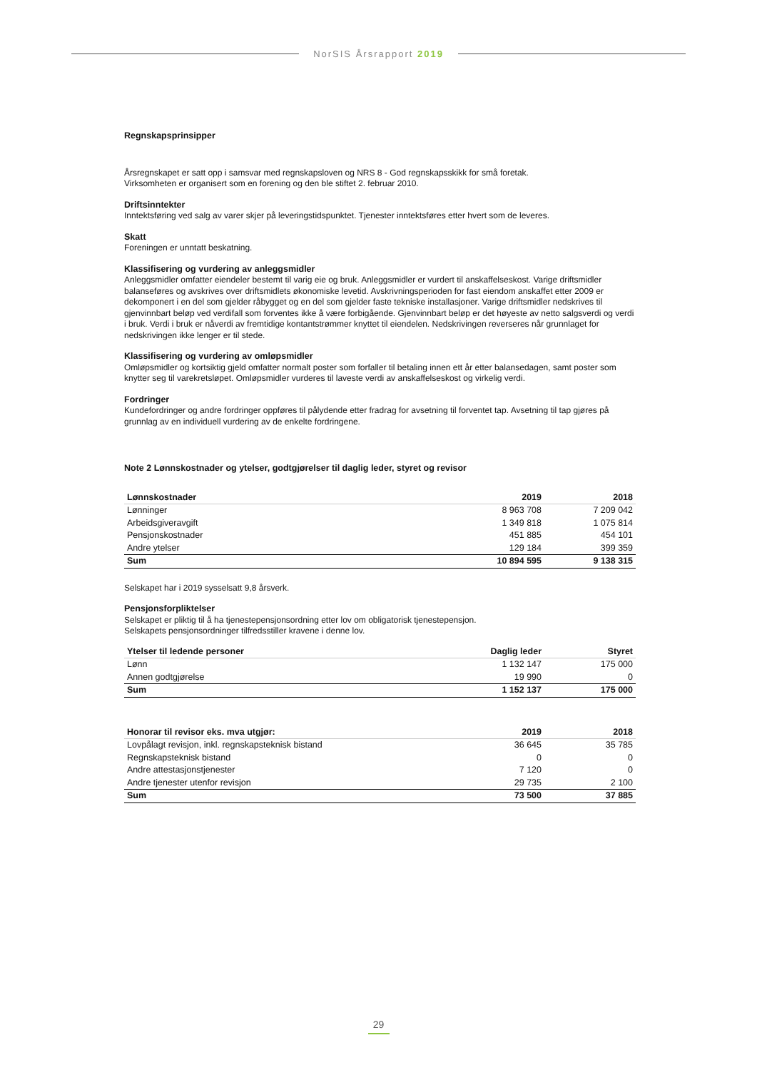NorSIS Årsrapport 2019
Regnskapsprinsipper
Årsregnskapet er satt opp i samsvar med regnskapsloven og NRS 8 - God regnskapsskikk for små foretak.
Virksomheten er organisert som en forening og den ble stiftet 2. februar 2010.
Driftsinntekter
Inntektsføring ved salg av varer skjer på leveringstidspunktet. Tjenester inntektsføres etter hvert som de leveres.
Skatt
Foreningen er unntatt beskatning.
Klassifisering og vurdering av anleggsmidler
Anleggsmidler omfatter eiendeler bestemt til varig eie og bruk. Anleggsmidler er vurdert til anskaffelseskost. Varige driftsmidler balanseføres og avskrives over driftsmidlets økonomiske levetid. Avskrivningsperioden for fast eiendom anskaffet etter 2009 er dekomponert i en del som gjelder råbygget og en del som gjelder faste tekniske installasjoner. Varige driftsmidler nedskrives til gjenvinnbart beløp ved verdifall som forventes ikke å være forbigående. Gjenvinnbart beløp er det høyeste av netto salgsverdi og verdi i bruk. Verdi i bruk er nåverdi av fremtidige kontantstrømmer knyttet til eiendelen. Nedskrivingen reverseres når grunnlaget for nedskrivingen ikke lenger er til stede.
Klassifisering og vurdering av omløpsmidler
Omløpsmidler og kortsiktig gjeld omfatter normalt poster som forfaller til betaling innen ett år etter balansedagen, samt poster som knytter seg til varekretsløpet. Omløpsmidler vurderes til laveste verdi av anskaffelseskost og virkelig verdi.
Fordringer
Kundefordringer og andre fordringer oppføres til pålydende etter fradrag for avsetning til forventet tap. Avsetning til tap gjøres på grunnlag av en individuell vurdering av de enkelte fordringene.
Note 2 Lønnskostnader og ytelser, godtgjørelser til daglig leder, styret og revisor
| Lønnskostnader | 2019 | 2018 |
| --- | --- | --- |
| Lønninger | 8 963 708 | 7 209 042 |
| Arbeidsgiveravgift | 1 349 818 | 1 075 814 |
| Pensjonskostnader | 451 885 | 454 101 |
| Andre ytelser | 129 184 | 399 359 |
| Sum | 10 894 595 | 9 138 315 |
Selskapet har i 2019 sysselsatt 9,8 årsverk.
Pensjonsforpliktelser
Selskapet er pliktig til å ha tjenestepensjonsordning etter lov om obligatorisk tjenestepensjon.
Selskapets pensjonsordninger tilfredsstiller kravene i denne lov.
| Ytelser til ledende personer | Daglig leder | Styret |
| --- | --- | --- |
| Lønn | 1 132 147 | 175 000 |
| Annen godtgjørelse | 19 990 | 0 |
| Sum | 1 152 137 | 175 000 |
| Honorar til revisor eks. mva utgjør: | 2019 | 2018 |
| --- | --- | --- |
| Lovpålagt revisjon, inkl. regnskapsteknisk bistand | 36 645 | 35 785 |
| Regnskapsteknisk bistand | 0 | 0 |
| Andre attestasjonstjenester | 7 120 | 0 |
| Andre tjenester utenfor revisjon | 29 735 | 2 100 |
| Sum | 73 500 | 37 885 |
29